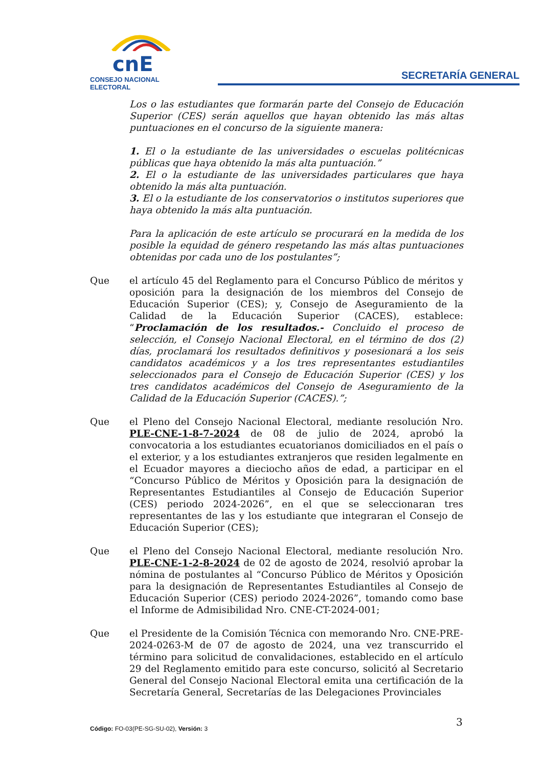cnE
CONSEJO NACIONAL ELECTORAL
SECRETARÍA GENERAL
Los o las estudiantes que formarán parte del Consejo de Educación Superior (CES) serán aquellos que hayan obtenido las más altas puntuaciones en el concurso de la siguiente manera:
1. El o la estudiante de las universidades o escuelas politécnicas públicas que haya obtenido la más alta puntuación.”
2. El o la estudiante de las universidades particulares que haya obtenido la más alta puntuación.
3. El o la estudiante de los conservatorios o institutos superiores que haya obtenido la más alta puntuación.
Para la aplicación de este artículo se procurará en la medida de los posible la equidad de género respetando las más altas puntuaciones obtenidas por cada uno de los postulantes”;
Que el artículo 45 del Reglamento para el Concurso Público de méritos y oposición para la designación de los miembros del Consejo de Educación Superior (CES); y, Consejo de Aseguramiento de la Calidad de la Educación Superior (CACES), establece: “Proclamación de los resultados.- Concluido el proceso de selección, el Consejo Nacional Electoral, en el término de dos (2) días, proclamará los resultados definitivos y posesionará a los seis candidatos académicos y a los tres representantes estudiantiles seleccionados para el Consejo de Educación Superior (CES) y los tres candidatos académicos del Consejo de Aseguramiento de la Calidad de la Educación Superior (CACES).”;
Que el Pleno del Consejo Nacional Electoral, mediante resolución Nro. PLE-CNE-1-8-7-2024 de 08 de julio de 2024, aprobó la convocatoria a los estudiantes ecuatorianos domiciliados en el país o el exterior, y a los estudiantes extranjeros que residen legalmente en el Ecuador mayores a dieciocho años de edad, a participar en el “Concurso Público de Méritos y Oposición para la designación de Representantes Estudiantiles al Consejo de Educación Superior (CES) periodo 2024-2026”, en el que se seleccionaran tres representantes de las y los estudiante que integraran el Consejo de Educación Superior (CES);
Que el Pleno del Consejo Nacional Electoral, mediante resolución Nro. PLE-CNE-1-2-8-2024 de 02 de agosto de 2024, resolvió aprobar la nómina de postulantes al “Concurso Público de Méritos y Oposición para la designación de Representantes Estudiantiles al Consejo de Educación Superior (CES) periodo 2024-2026”, tomando como base el Informe de Admisibilidad Nro. CNE-CT-2024-001;
Que el Presidente de la Comisión Técnica con memorando Nro. CNE-PRE-2024-0263-M de 07 de agosto de 2024, una vez transcurrido el término para solicitud de convalidaciones, establecido en el artículo 29 del Reglamento emitido para este concurso, solicitó al Secretario General del Consejo Nacional Electoral emita una certificación de la Secretaría General, Secretarías de las Delegaciones Provinciales
3
Código: FO-03(PE-SG-SU-02), Versión: 3